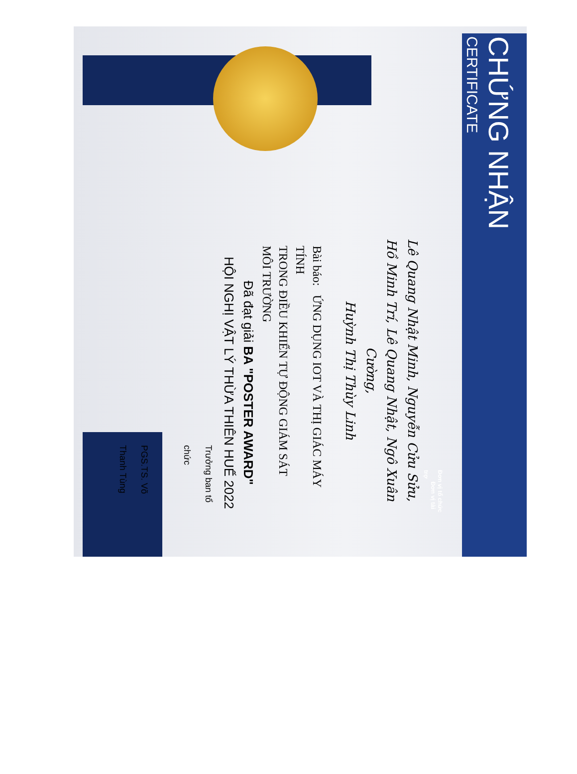CHỨNG NHẬN
CERTIFICATE
Đơn vị tổ chức Đơn vị tài trợ
Lê Quang Nhật Minh, Nguyễn Cửu Sửu,
Hồ Minh Trí, Lê Quang Nhật, Ngô Xuân Cường,
Huỳnh Thị Thùy Linh
Bài báo: ỨNG DỤNG IOT VÀ THỊ GIÁC MÁY TÍNH
TRONG ĐIỀU KHIỂN TỰ ĐỘNG GIÁM SÁT
MÔI TRƯỜNG
Đã đạt giải BA "POSTER AWARD"
HỘI NGHỊ VẬT LÝ THỪA THIÊN HUẾ 2022
Trưởng ban tổ chức
PGS.TS. Võ Thanh Tùng